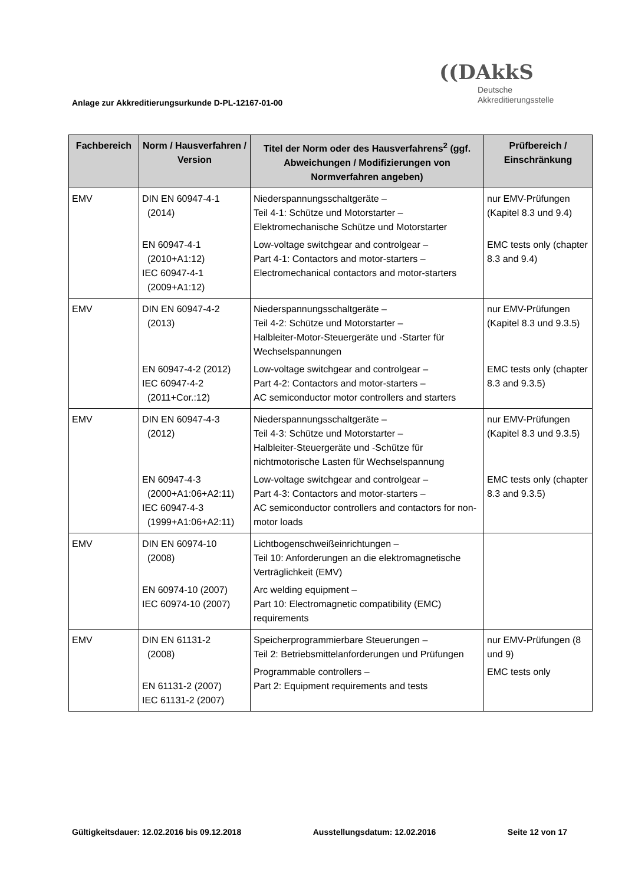((DAkkS
Deutsche
Akkreditierungsstelle
Anlage zur Akkreditierungsurkunde D-PL-12167-01-00
| Fachbereich | Norm / Hausverfahren / Version | Titel der Norm oder des Hausverfahrens<sup>2</sup> (ggf. Abweichungen / Modifizierungen von Normverfahren angeben) | Prüfbereich / Einschränkung |
| --- | --- | --- | --- |
| EMV | DIN EN 60947-4-1 (2014) EN 60947-4-1 (2010+A1:12) IEC 60947-4-1 (2009+A1:12) | Niederspannungsschaltgeräte – Teil 4-1: Schütze und Motorstarter – Elektromechanische Schütze und Motorstarter Low-voltage switchgear and controlgear – Part 4-1: Contactors and motor-starters – Electromechanical contactors and motor-starters | nur EMV-Prüfungen (Kapitel 8.3 und 9.4) EMC tests only (chapter 8.3 and 9.4) |
| EMV | DIN EN 60947-4-2 (2013) EN 60947-4-2 (2012) IEC 60947-4-2 (2011+Cor.:12) | Niederspannungsschaltgeräte – Teil 4-2: Schütze und Motorstarter – Halbleiter-Motor-Steuergeräte und -Starter für Wechselspannungen Low-voltage switchgear and controlgear – Part 4-2: Contactors and motor-starters – AC semiconductor motor controllers and starters | nur EMV-Prüfungen (Kapitel 8.3 und 9.3.5) EMC tests only (chapter 8.3 and 9.3.5) |
| EMV | DIN EN 60947-4-3 (2012) EN 60947-4-3 (2000+A1:06+A2:11) IEC 60947-4-3 (1999+A1:06+A2:11) | Niederspannungsschaltgeräte – Teil 4-3: Schütze und Motorstarter – Halbleiter-Steuergeräte und -Schütze für nichtmotorische Lasten für Wechselspannung Low-voltage switchgear and controlgear – Part 4-3: Contactors and motor-starters – AC semiconductor controllers and contactors for non-motor loads | nur EMV-Prüfungen (Kapitel 8.3 und 9.3.5) EMC tests only (chapter 8.3 and 9.3.5) |
| EMV | DIN EN 60974-10 (2008) EN 60974-10 (2007) IEC 60974-10 (2007) | Lichtbogenschweißeinrichtungen – Teil 10: Anforderungen an die elektromagnetische Verträglichkeit (EMV) Arc welding equipment – Part 10: Electromagnetic compatibility (EMC) requirements | |
| EMV | DIN EN 61131-2 (2008) EN 61131-2 (2007) IEC 61131-2 (2007) | Speicherprogrammierbare Steuerungen – Teil 2: Betriebsmittelanforderungen und Prüfungen Programmable controllers – Part 2: Equipment requirements and tests | nur EMV-Prüfungen (8 und 9) EMC tests only |
Gültigkeitsdauer: 12.02.2016 bis 09.12.2018 Ausstellungsdatum: 12.02.2016 Seite 12 von 17